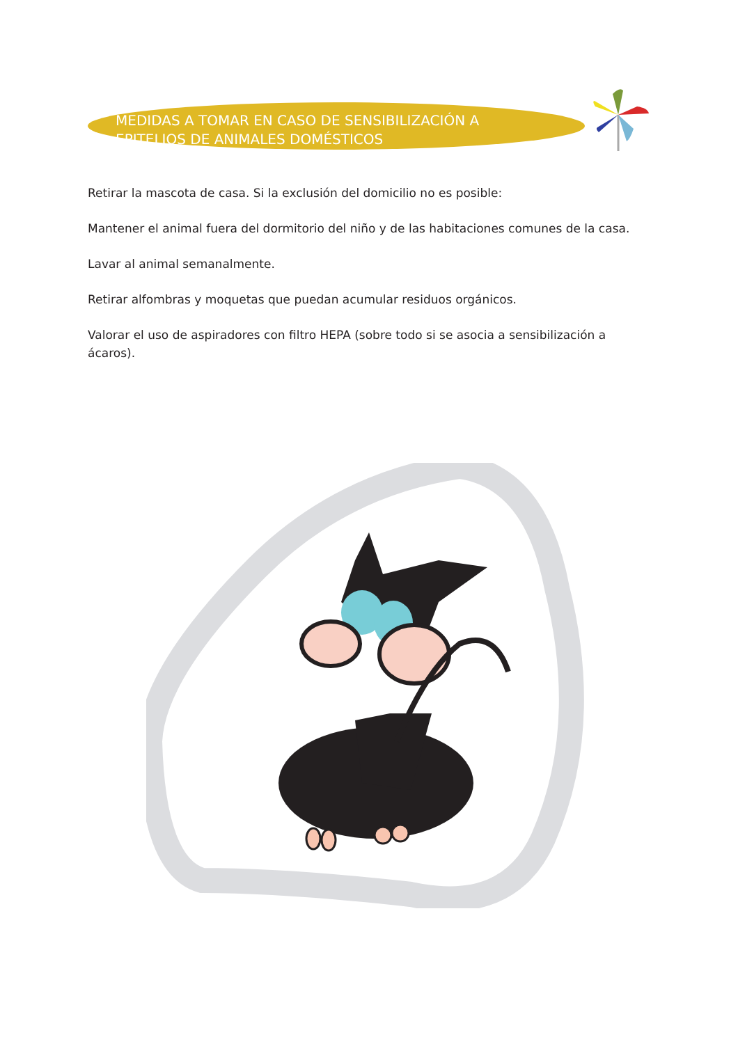MEDIDAS A TOMAR EN CASO DE SENSIBILIZACIÓN A EPITELIOS DE ANIMALES DOMÉSTICOS
Retirar la mascota de casa. Si la exclusión del domicilio no es posible:
Mantener el animal fuera del dormitorio del niño y de las habitaciones comunes de la casa.
Lavar al animal semanalmente.
Retirar alfombras y moquetas que puedan acumular residuos orgánicos.
Valorar el uso de aspiradores con filtro HEPA (sobre todo si se asocia a sensibilización a ácaros).